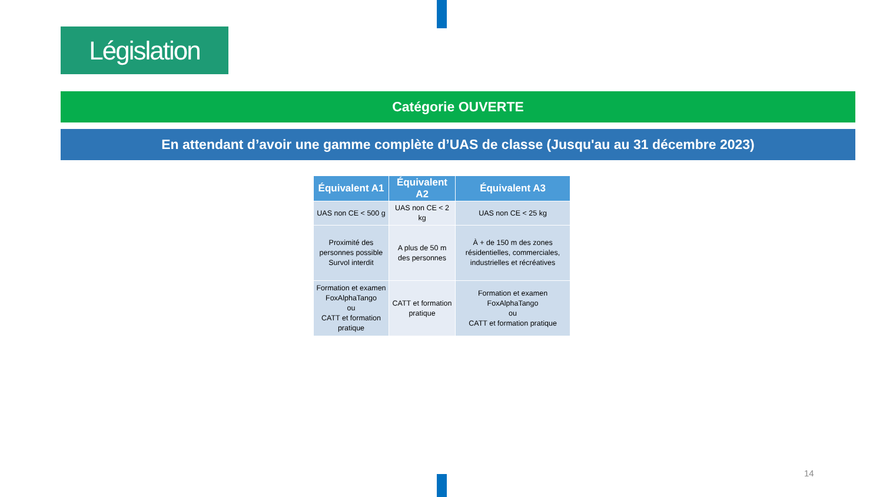Législation
Catégorie OUVERTE
En attendant d’avoir une gamme complète d’UAS de classe (Jusqu'au au 31 décembre 2023)
| Équivalent A1 | Équivalent A2 | Équivalent A3 |
| --- | --- | --- |
| UAS non CE < 500 g | UAS non CE < 2 kg | UAS non CE < 25 kg |
| Proximité des personnes possible Survol interdit | A plus de 50 m des personnes | À + de 150 m des zones résidentielles, commerciales, industrielles et récréatives |
| Formation et examen FoxAlphaTango ou CATT et formation pratique | CATT et formation pratique | Formation et examen FoxAlphaTango ou CATT et formation pratique |
14